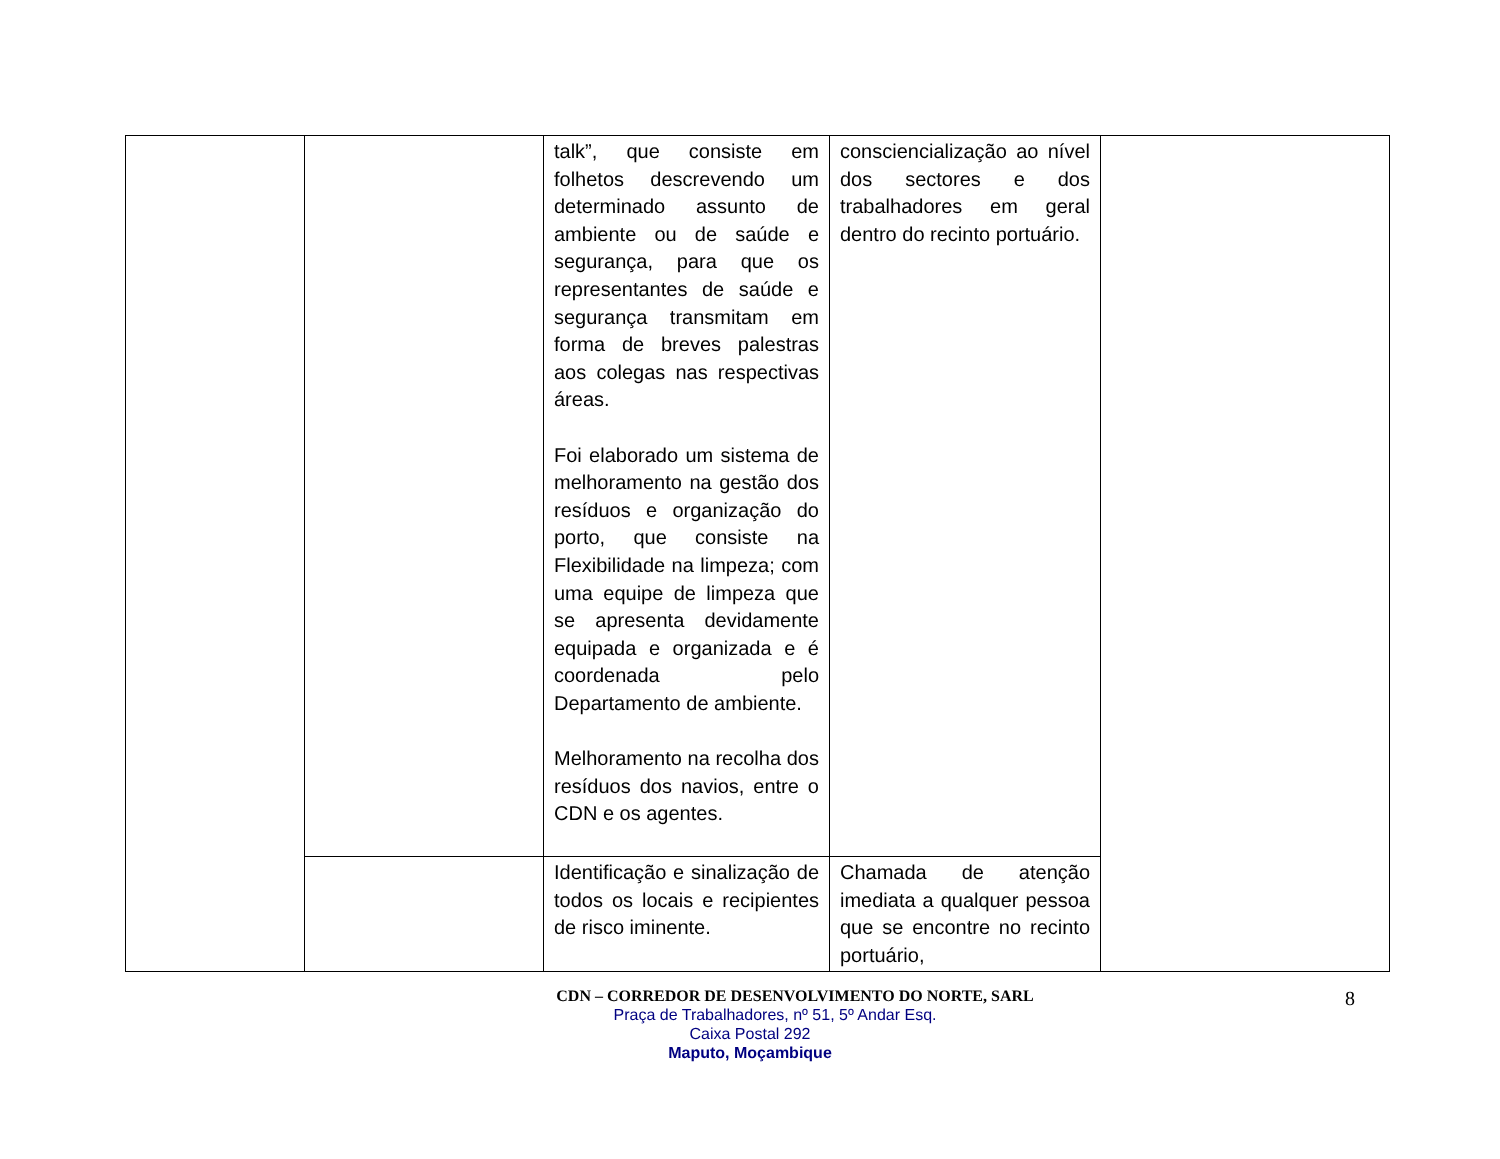| | | talk”, que consiste em folhetos descrevendo um determinado assunto de ambiente ou de saúde e segurança, para que os representantes de saúde e segurança transmitam em forma de breves palestras aos colegas nas respectivas áreas. Foi elaborado um sistema de melhoramento na gestão dos resíduos e organização do porto, que consiste na Flexibilidade na limpeza; com uma equipe de limpeza que se apresenta devidamente equipada e organizada e é coordenada pelo Departamento de ambiente. Melhoramento na recolha dos resíduos dos navios, entre o CDN e os agentes. | consciencialização ao nível dos sectores e dos trabalhadores em geral dentro do recinto portuário. | |
| | | Identificação e sinalização de todos os locais e recipientes de risco iminente. | Chamada de atenção imediata a qualquer pessoa que se encontre no recinto portuário, | |
8
CDN – CORREDOR DE DESENVOLVIMENTO DO NORTE, SARL
Praça de Trabalhadores, nº 51, 5º Andar Esq.
Caixa Postal 292
Maputo, Moçambique